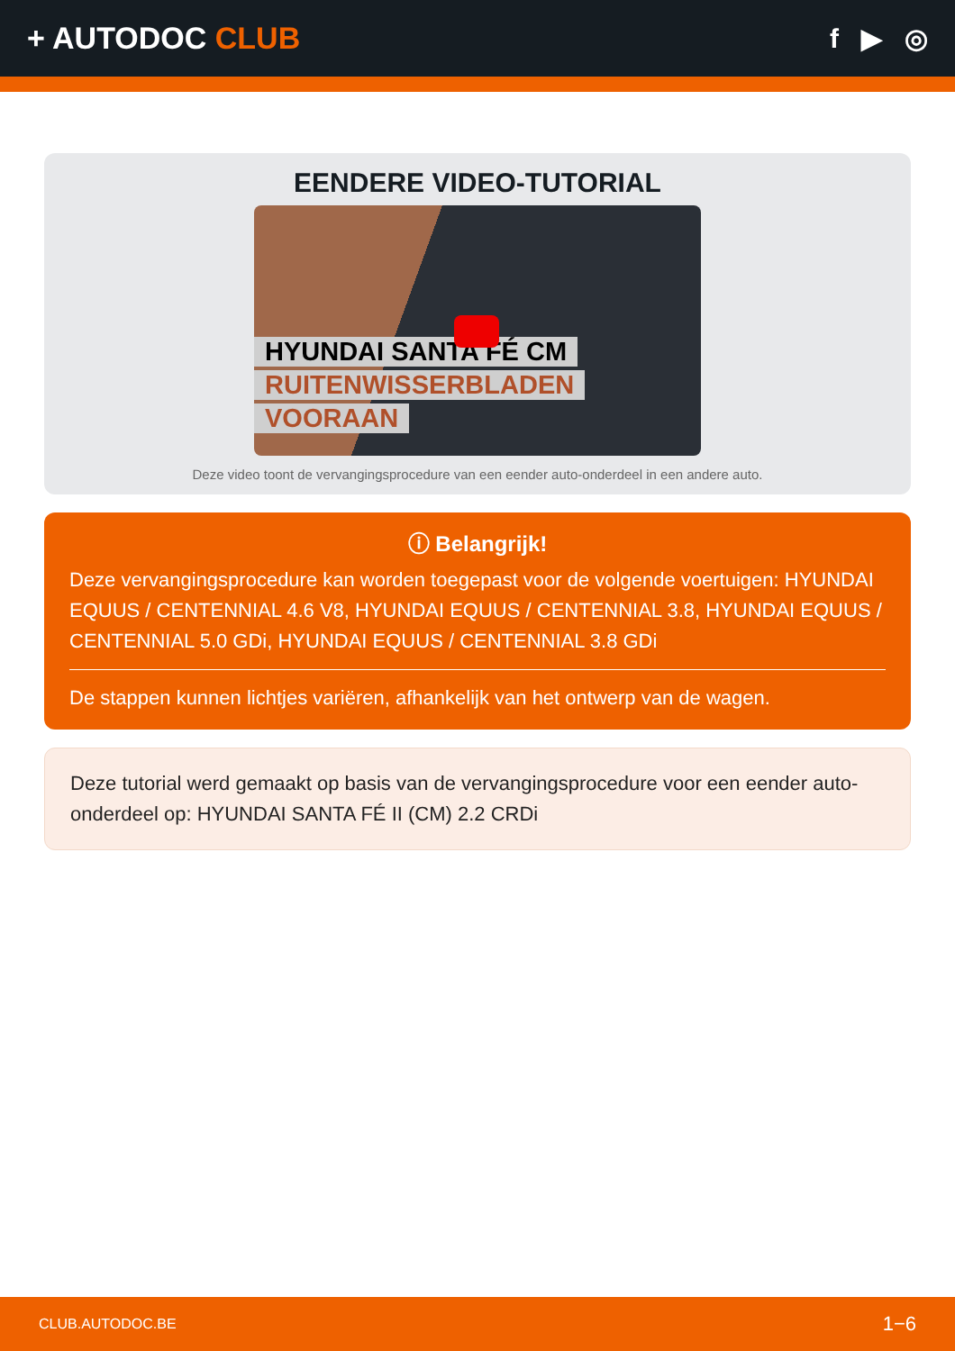+ AUTODOC CLUB f ▶ ◎
EENDERE VIDEO-TUTORIAL
HYUNDAI SANTA FÉ CM
RUITENWISSERBLADEN
VOORAAN
Deze video toont de vervangingsprocedure van een eender auto-onderdeel in een andere auto.
ⓘ Belangrijk!
Deze vervangingsprocedure kan worden toegepast voor de volgende voertuigen: HYUNDAI EQUUS / CENTENNIAL 4.6 V8, HYUNDAI EQUUS / CENTENNIAL 3.8, HYUNDAI EQUUS / CENTENNIAL 5.0 GDi, HYUNDAI EQUUS / CENTENNIAL 3.8 GDi
De stappen kunnen lichtjes variëren, afhankelijk van het ontwerp van de wagen.
Deze tutorial werd gemaakt op basis van de vervangingsprocedure voor een eender auto-onderdeel op: HYUNDAI SANTA FÉ II (CM) 2.2 CRDi
CLUB.AUTODOC.BE 1−6